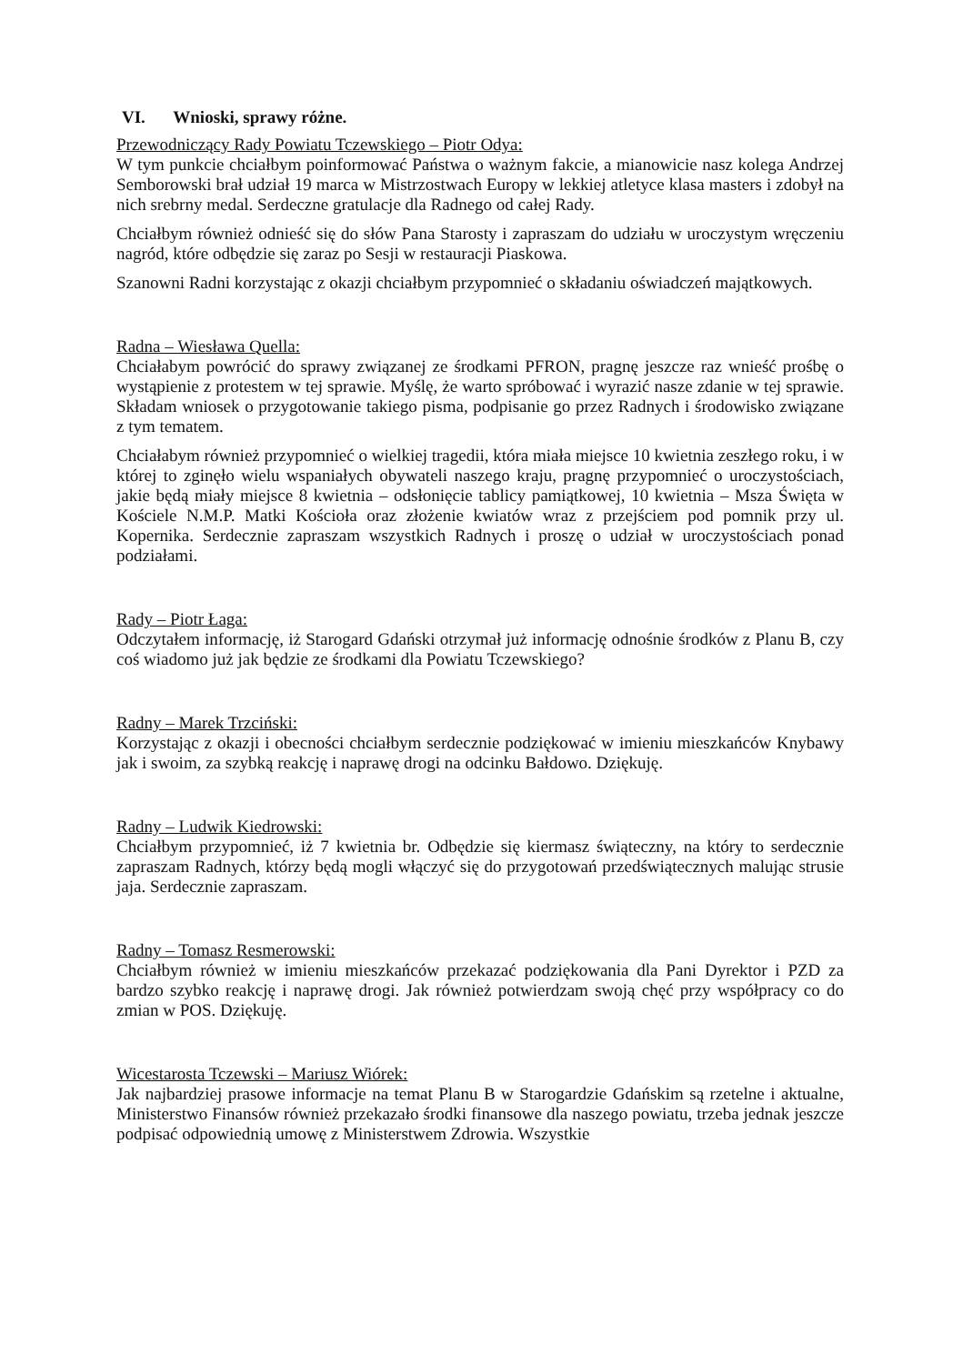VI. Wnioski, sprawy różne.
Przewodniczący Rady Powiatu Tczewskiego – Piotr Odya:
W tym punkcie chciałbym poinformować Państwa o ważnym fakcie, a mianowicie nasz kolega Andrzej Semborowski brał udział 19 marca w Mistrzostwach Europy w lekkiej atletyce klasa masters i zdobył na nich srebrny medal. Serdeczne gratulacje dla Radnego od całej Rady.
Chciałbym również odnieść się do słów Pana Starosty i zapraszam do udziału w uroczystym wręczeniu nagród, które odbędzie się zaraz po Sesji w restauracji Piaskowa.
Szanowni Radni korzystając z okazji chciałbym przypomnieć o składaniu oświadczeń majątkowych.
Radna – Wiesława Quella:
Chciałabym powrócić do sprawy związanej ze środkami PFRON, pragnę jeszcze raz wnieść prośbę o wystąpienie z protestem w tej sprawie. Myślę, że warto spróbować i wyrazić nasze zdanie w tej sprawie. Składam wniosek o przygotowanie takiego pisma, podpisanie go przez Radnych i środowisko związane z tym tematem.
Chciałabym również przypomnieć o wielkiej tragedii, która miała miejsce 10 kwietnia zeszłego roku, i w której to zginęło wielu wspaniałych obywateli naszego kraju, pragnę przypomnieć o uroczystościach, jakie będą miały miejsce 8 kwietnia – odsłonięcie tablicy pamiątkowej, 10 kwietnia – Msza Święta w Kościele N.M.P. Matki Kościoła oraz złożenie kwiatów wraz z przejściem pod pomnik przy ul. Kopernika. Serdecznie zapraszam wszystkich Radnych i proszę o udział w uroczystościach ponad podziałami.
Rady – Piotr Łaga:
Odczytałem informację, iż Starogard Gdański otrzymał już informację odnośnie środków z Planu B, czy coś wiadomo już jak będzie ze środkami dla Powiatu Tczewskiego?
Radny – Marek Trzciński:
Korzystając z okazji i obecności chciałbym serdecznie podziękować w imieniu mieszkańców Knybawy jak i swoim, za szybką reakcję i naprawę drogi na odcinku Bałdowo. Dziękuję.
Radny – Ludwik Kiedrowski:
Chciałbym przypomnieć, iż 7 kwietnia br. Odbędzie się kiermasz świąteczny, na który to serdecznie zapraszam Radnych, którzy będą mogli włączyć się do przygotowań przedświątecznych malując strusie jaja. Serdecznie zapraszam.
Radny – Tomasz Resmerowski:
Chciałbym również w imieniu mieszkańców przekazać podziękowania dla Pani Dyrektor i PZD za bardzo szybko reakcję i naprawę drogi. Jak również potwierdzam swoją chęć przy współpracy co do zmian w POS. Dziękuję.
Wicestarosta Tczewski – Mariusz Wiórek:
Jak najbardziej prasowe informacje na temat Planu B w Starogardzie Gdańskim są rzetelne i aktualne, Ministerstwo Finansów również przekazało środki finansowe dla naszego powiatu, trzeba jednak jeszcze podpisać odpowiednią umowę z Ministerstwem Zdrowia. Wszystkie